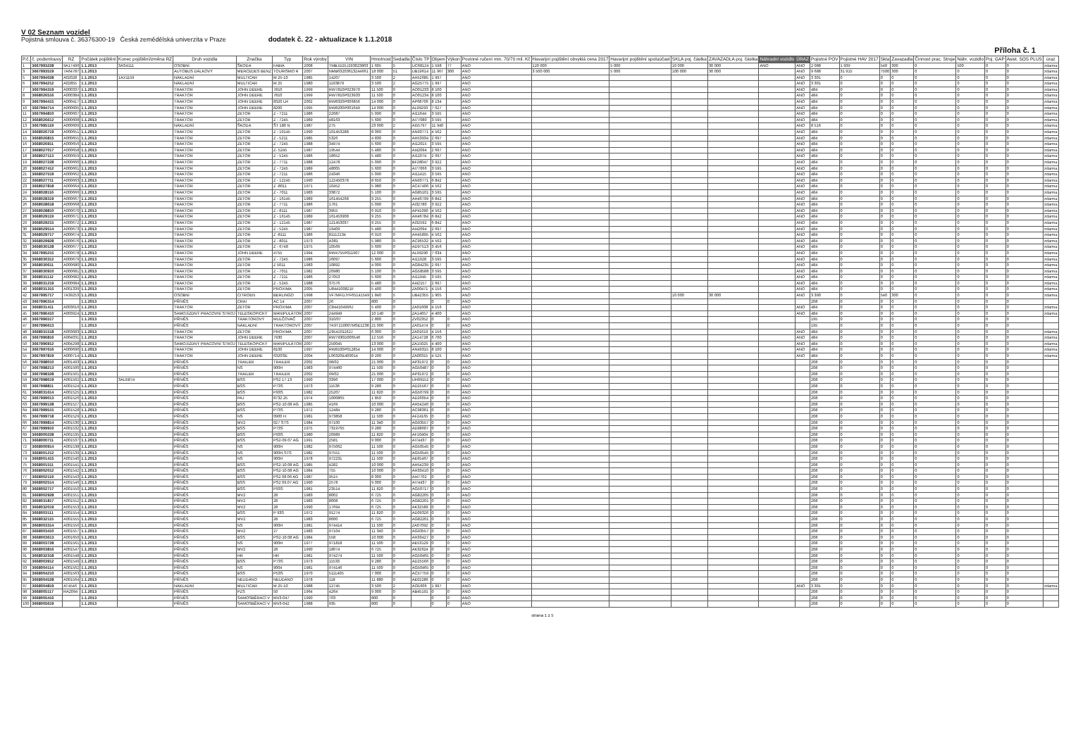V 02 Seznam vozidel
Pojistná smlouva č. 36376300-19 Česká zemědělská univerzita v Praze
dodatek č. 22 - aktualizace k 1.1.2018
Příloha č. 1
| P.č. | č. podsmlouvy | RZ | Počátek pojištění | Konec pojištění/změna RZ | Druh vozidla | Značka | Typ | Rok výroby | VIN | Hmotnost | Sedadla | Číslo TP | Objem | Výkon | Povinné ručení min. 70/70 mil. Kč | Havarijní pojištění obvyklá cena 2017 | Havarijní pojištění spoluúčast | SKLA poj. částka | ZAVAZADLA poj. částka | Náhradní vozidlo | ÚRAZ | Pojistné POV | Pojistné HAV 2017 | Skla | Zavazadla | Činnost prac. Stroje | Náhr. vozidlo | Poj. GAP | Asist. SOS PLUS | úraz |
| --- | --- | --- | --- | --- | --- | --- | --- | --- | --- | --- | --- | --- | --- | --- | --- | --- | --- | --- | --- | --- | --- | --- | --- | --- | --- | --- | --- | --- | --- | --- |
| 1 | 3667993228 | 9A17496 | 1.1.2013 | 3AS4111 | OSOBNÍ | ŠKODA | FABIA | 2008 | TMBJD25J293023863 | 1 605 | 5 | UC68124 | 1 598 | 77 | ANO | 120 000 | 5 000 | 10 000 | 30 000 | ANO | ANO | 2 088 | 1 939 | 540 | 300 | 0 | 500 | 0 | 0 | zdarma |
| 3 | 3667993519 | 7A64787 | 1.1.2013 | | AUTOBUS DÁLKOVÝ | MERCEDES BENZ | TOURISMO R | 2007 | NMB63203613244661 | 18 000 | 51 | UB19614 | 11 967 | 300 | ANO | 3 500 000 | 5 000 | 100 000 | 30 000 | | ANO | 9 688 | 31 915 | 7500 | 300 | 0 | 0 | 0 | 0 | zdarma |
| 5 | 3667994028 | A02028 | 1.1.2013 | 1AX1159 | NÁKLADNÍ | MULTICAR | M 25-10 | 1985 | 14207 | 3 500 | 2 | AH52685 | 1 997 | | ANO | | | | | | ANO | 3 301 | 0 | 0 | 0 | 0 | 0 | 0 | 0 | zdarma |
| 6 | 3667994212 | A02855 | 1.1.2013 | | NÁKLADNÍ | MULTICAR | M 25 | 1980 | 1193879 | 3 500 | 2 | AG25775 | 1 997 | | ANO | | | | | | ANO | 3 301 | 0 | 0 | 0 | 0 | 0 | 0 | 0 | zdarma |
| 7 | 3667994319 | A000337 | 1.1.2013 | | TRAKTOR | JOHN DEERE | 7810 | 1999 | RW7810P023970 | 11 500 | 0 | AO01233 | 8 100 | | ANO | | | | | | ANO | 484 | 0 | 0 | 0 | 0 | 0 | 0 | 0 | zdarma |
| 8 | 3668026516 | A000384 | 1.1.2013 | | TRAKTOR | JOHN DEERE | 7810 | 1999 | RW7810P023933 | 11 500 | 0 | AO01234 | 8 100 | | ANO | | | | | | ANO | 484 | 0 | 0 | 0 | 0 | 0 | 0 | 0 | zdarma |
| 9 | 3667994415 | A000417 | 1.1.2013 | | TRAKTOR | JOHN DEERE | 8320 LR | 2002 | RW8320P006856 | 14 000 | 0 | AP68706 | 8 134 | | ANO | | | | | | ANO | 484 | 0 | 0 | 0 | 0 | 0 | 0 | 0 | zdarma |
| 10 | 3667994714 | A000605 | 1.1.2013 | | TRAKTOR | JOHN DEERE | 8200 | 1995 | RW8200P001649 | 14 000 | 0 | AL99293 | 7 627 | | ANO | | | | | | ANO | 484 | 0 | 0 | 0 | 0 | 0 | 0 | 0 | zdarma |
| 11 | 3667994810 | A000607 | 1.1.2013 | | TRAKTOR | ZETOR | Z - 7211 | 1986 | 22687 | 5 090 | 0 | AI11644 | 3 595 | | ANO | | | | | | ANO | 484 | 0 | 0 | 0 | 0 | 0 | 0 | 0 | zdarma |
| 12 | 3668026612 | A000608 | 1.1.2013 | | TRAKTOR | ZETOR | Z - 7245 | 1989 | 48163 | 5 600 | 0 | AI77080 | 3 595 | | ANO | | | | | | ANO | 484 | 0 | 0 | 0 | 0 | 0 | 0 | 0 | zdarma |
| 13 | 3667995119 | A000609 | 1.1.2013 | | NÁKLADNÍ | ŠKODA | ŠT 180 N | 1987 | 275 | 23 000 | 2 | AI55797 | 11 940 | | ANO | | | | | | ANO | 8 516 | 0 | 0 | 0 | 0 | 0 | 0 | 0 | zdarma |
| 14 | 3668026719 | A000651 | 1.1.2013 | | TRAKTOR | ZETOR | Z - 10145 | 1990 | 101453288 | 8 060 | 0 | AN93771 | 4 562 | | ANO | | | | | | ANO | 484 | 0 | 0 | 0 | 0 | 0 | 0 | 0 | zdarma |
| 15 | 3668026815 | A000655 | 1.1.2013 | | TRAKTOR | ZETOR | Z - 5211 | 1985 | 5326 | 4 830 | 0 | AH53934 | 2 697 | | ANO | | | | | | ANO | 484 | 0 | 0 | 0 | 0 | 0 | 0 | 0 | zdarma |
| 16 | 3668026911 | A000656 | 1.1.2013 | | TRAKTOR | ZETOR | Z - 7245 | 1988 | 34974 | 5 600 | 0 | AI12015 | 3 595 | | ANO | | | | | | ANO | 484 | 0 | 0 | 0 | 0 | 0 | 0 | 0 | zdarma |
| 17 | 3668027017 | A000658 | 1.1.2013 | | TRAKTOR | ZETOR | Z- 5245 | 1987 | 19544 | 5 480 | 0 | AI42094 | 2 697 | | ANO | | | | | | ANO | 484 | 0 | 0 | 0 | 0 | 0 | 0 | 0 | zdarma |
| 18 | 3668027113 | A000659 | 1.1.2013 | | TRAKTOR | ZETOR | Z - 5245 | 1986 | 18652 | 5 480 | 0 | AI11074 | 2 697 | | ANO | | | | | | ANO | 484 | 0 | 0 | 0 | 0 | 0 | 0 | 0 | zdarma |
| 19 | 3668027228 | A000660 | 1.1.2013 | | TRAKTOR | ZETOR | Z - 7711 | 1988 | 12478 | 5 090 | 0 | BF28047 | 3 922 | | ANO | | | | | | ANO | 484 | 0 | 0 | 0 | 0 | 0 | 0 | 0 | zdarma |
| 20 | 3668027412 | A000661 | 1.1.2013 | | TRAKTOR | ZETOR | Z - 7245 | 1989 | 48005 | 5 600 | 0 | AI77066 | 3 595 | | ANO | | | | | | ANO | 484 | 0 | 0 | 0 | 0 | 0 | 0 | 0 | zdarma |
| 21 | 3668027519 | A000662 | 1.1.2013 | | TRAKTOR | ZETOR | Z - 7211 | 1986 | 24346 | 5 090 | 0 | AI11415 | 3 595 | | ANO | | | | | | ANO | 484 | 0 | 0 | 0 | 0 | 0 | 0 | 0 | zdarma |
| 22 | 3668027711 | A000663 | 1.1.2013 | | TRAKTOR | ZETOR | Z - 12245 | 1990 | 122450378 | 8 650 | 0 | AN93771 | 6 842 | | ANO | | | | | | ANO | 484 | 0 | 0 | 0 | 0 | 0 | 0 | 0 | zdarma |
| 23 | 3668027818 | A000664 | 1.1.2013 | | TRAKTOR | ZETOR | Z -8011 | 1971 | 10452 | 5 980 | 0 | AC47406 | 4 562 | | ANO | | | | | | ANO | 484 | 0 | 0 | 0 | 0 | 0 | 0 | 0 | zdarma |
| 24 | 3668028116 | A000666 | 1.1.2013 | | TRAKTOR | ZETOR | Z - 7011 | 1983 | 33872 | 5 100 | 0 | AG85101 | 3 595 | | ANO | | | | | | ANO | 484 | 0 | 0 | 0 | 0 | 0 | 0 | 0 | zdarma |
| 25 | 3668028319 | A000667 | 1.1.2013 | | TRAKTOR | ZETOR | Z - 16145 | 1989 | 161454268 | 9 255 | 0 | AH46799 | 6 842 | | ANO | | | | | | ANO | 484 | 0 | 0 | 0 | 0 | 0 | 0 | 0 | zdarma |
| 26 | 3668028618 | A000668 | 1.1.2013 | | TRAKTOR | ZETOR | Z - 7711 | 1986 | 1761 | 5 090 | 0 | AI32780 | 3 922 | | ANO | | | | | | ANO | 484 | 0 | 0 | 0 | 0 | 0 | 0 | 0 | zdarma |
| 27 | 3668028810 | A000670 | 1.1.2013 | | TRAKTOR | ZETOR | Z - 8111 | 1987 | 3955 | 6 910 | 0 | AP41090 | 4 562 | | ANO | | | | | | ANO | 484 | 0 | 0 | 0 | 0 | 0 | 0 | 0 | zdarma |
| 28 | 3668029119 | A000671 | 1.1.2013 | | TRAKTOR | ZETOR | Z - 16145 | 1989 | 161453908 | 9 255 | 0 | AH46784 | 6 842 | | ANO | | | | | | ANO | 484 | 0 | 0 | 0 | 0 | 0 | 0 | 0 | zdarma |
| 29 | 3668029215 | A000672 | 1.1.2013 | | TRAKTOR | ZETOR | Z - 12145 | 1987 | 121453037 | 9 255 | 0 | AI32592 | 6 842 | | ANO | | | | | | ANO | 484 | 0 | 0 | 0 | 0 | 0 | 0 | 0 | zdarma |
| 30 | 3668029514 | A000673 | 1.1.2013 | | TRAKTOR | ZETOR | Z - 5245 | 1987 | 19409 | 5 480 | 0 | AI42094 | 2 697 | | ANO | | | | | | ANO | 484 | 0 | 0 | 0 | 0 | 0 | 0 | 0 | zdarma |
| 31 | 3668029717 | A000674 | 1.1.2013 | | TRAKTOR | ZETOR | Z -8111 | 1986 | 81112134 | 6 910 | 0 | AH45895 | 4 562 | | ANO | | | | | | ANO | 484 | 0 | 0 | 0 | 0 | 0 | 0 | 0 | zdarma |
| 32 | 3668029928 | A000676 | 1.1.2013 | | TRAKTOR | ZETOR | Z - 8011 | 1973 | A381 | 5 980 | 0 | AC96532 | 4 562 | | ANO | | | | | | ANO | 484 | 0 | 0 | 0 | 0 | 0 | 0 | 0 | zdarma |
| 33 | 3668030128 | A000677 | 1.1.2013 | | TRAKTOR | ZETOR | Z - 6748 | 1975 | 10569 | 5 600 | 0 | AD97513 | 3 456 | | ANO | | | | | | ANO | 484 | 0 | 0 | 0 | 0 | 0 | 0 | 0 | zdarma |
| 34 | 3667995215 | A000678 | 1.1.2013 | | TRAKTOR | JOHN DEERE | 4755 | 1994 | RW4755P011907 | 12 000 | 0 | AL99290 | 7 634 | | ANO | | | | | | ANO | 484 | 0 | 0 | 0 | 0 | 0 | 0 | 0 | zdarma |
| 35 | 3668030312 | A000679 | 1.1.2013 | | TRAKTOR | ZETOR | Z - 7245 | 1986 | 26097 | 5 600 | 0 | AI11928 | 3 595 | | ANO | | | | | | ANO | 484 | 0 | 0 | 0 | 0 | 0 | 0 | 0 | zdarma |
| 36 | 3668030611 | A000680 | 1.1.2013 | | TRAKTOR | ZETOR | Z 5011 | 1983 | 10892 | 4 000 | 0 | AG84235 | 2 697 | | ANO | | | | | | ANO | 484 | 0 | 0 | 0 | 0 | 0 | 0 | 0 | zdarma |
| 37 | 3668030910 | A000681 | 1.1.2013 | | TRAKTOR | ZETOR | Z - 7011 | 1982 | 20980 | 5 100 | 0 | AG58588 | 3 595 | | ANO | | | | | | ANO | 484 | 0 | 0 | 0 | 0 | 0 | 0 | 0 | zdarma |
| 38 | 3668031112 | A000682 | 1.1.2013 | | TRAKTOR | ZETOR | Z - 7211 | 1986 | 27053 | 5 600 | 0 | AI11945 | 3 595 | | ANO | | | | | | ANO | 484 | 0 | 0 | 0 | 0 | 0 | 0 | 0 | zdarma |
| 39 | 3668031219 | A000684 | 1.1.2013 | | TRAKTOR | ZETOR | Z - 5245 | 1988 | 37576 | 5 480 | 0 | AI42157 | 2 697 | | ANO | | | | | | ANO | 484 | 0 | 0 | 0 | 0 | 0 | 0 | 0 | zdarma |
| 40 | 3668031315 | A001339 | 1.1.2013 | | TRAKTOR | ZETOR | PROXIMA | 2005 | U844100821F | 5 400 | 0 | ZA00471 | 4 156 | | ANO | | | | | | ANO | 484 | 0 | 0 | 0 | 0 | 0 | 0 | 0 | zdarma |
| 42 | 3667995717 | 7A39253 | 1.1.2013 | | OSOBNÍ | CITROEN | BERLINGO | 1998 | VF7MFDJYF65141549 | 1 840 | 5 | UB42355 | 1 905 | | ANO | | | 10 000 | 30 000 | | ANO | 3 390 | 0 | 540 | 300 | 0 | 0 | 0 | 0 | zdarma |
| 43 | 3667996314 | | 1.1.2013 | | PŘÍVĚS | CRAI | AC 14 | 2007 | 26 | 800 | 0 | | 0 | 0 | ANO | | | | | | | 208 | 0 | 0 | 0 | 0 | 0 | 0 | 0 | |
| 44 | 3668031411 | A003616 | 1.1.2013 | | TRAKTOR | ZETOR | PROXIMA | 2007 | C844104996J | 5 400 | 0 | ZA01608 | 4 156 | | ANO | | | | | | ANO | 484 | 0 | 0 | 0 | 0 | 0 | 0 | 0 | zdarma |
| 45 | 3667996410 | A003924 | 1.1.2013 | | SAMOJÍZDNÝ PRACOVNÍ STROJ | TELESKOPICKÝ | MANIPULÁTOR | 2007 | 244949 | 10 140 | 0 | ZA14657 | 4 400 | | ANO | | | | | | ANO | 484 | 0 | 0 | 0 | 0 | 0 | 0 | 0 | zdarma |
| 46 | 3667996517 | | 1.1.2013 | | PŘÍVĚS | TRAKTOROVÝ | MULČOVAČ | 2007 | 310/07 | 2 800 | 0 | ZV02352 | 0 | 0 | ANO | | | | | | | 195 | 0 | 0 | 0 | 0 | 0 | 0 | 0 | |
| 47 | 3667996613 | | 1.1.2013 | | PŘÍVĚS | NÁKLADNÍ | TRAKTOROVÝ | 2007 | TK9T210007MSE1238 | 21 000 | 0 | ZA01474 | 0 | 0 | ANO | | | | | | | 195 | 0 | 0 | 0 | 0 | 0 | 0 | 0 | |
| 48 | 3668031518 | A003683 | 1.1.2013 | | TRAKTOR | ZETOR | PROXIMA | 2007 | Z954101162J | 6 000 | 0 | ZA01619 | 4 156 | | ANO | | | | | | ANO | 484 | 0 | 0 | 0 | 0 | 0 | 0 | 0 | zdarma |
| 49 | 3667996816 | A004031 | 1.1.2013 | | TRAKTOR | JOHN DEERE | 7930 | 2007 | RW7930D006546 | 12 556 | 0 | ZA14728 | 6 700 | | ANO | | | | | | ANO | 484 | 0 | 0 | 0 | 0 | 0 | 0 | 0 | zdarma |
| 50 | 3667996912 | A004298 | 1.1.2013 | | SAMOJÍZDNÝ PRACOVNÍ STROJ | TELESKOPICKÝ | MANIPULÁTOR | 2007 | 250045 | 13 000 | 0 | ZA15025 | 4 400 | | ANO | | | | | | ANO | 484 | 0 | 0 | 0 | 0 | 0 | 0 | 0 | zdarma |
| 54 | 3667997616 | A000690 | 1.1.2013 | | TRAKTOR | JOHN DEERE | 8100 | 1997 | RW8100P012854 | 14 000 | 0 | AN49315 | 8 100 | | ANO | | | | | | ANO | 484 | 0 | 0 | 0 | 0 | 0 | 0 | 0 | zdarma |
| 55 | 3667997819 | A000714 | 1.1.2013 | | TRAKTOR | JOHN DEERE | 6320SE | 2004 | L06320E400014 | 8 200 | 0 | ZA00315 | 4 525 | | ANO | | | | | | ANO | 484 | 0 | 0 | 0 | 0 | 0 | 0 | 0 | zdarma |
| 56 | 3667998010 | A001493 | 1.1.2013 | | PŘÍVĚS | TRAILER | TRAILER | 2002 | 98/02 | 21 000 | 0 | AP31972 | 0 | 0 | ANO | | | | | | | 208 | 0 | 0 | 0 | 0 | 0 | 0 | 0 | |
| 57 | 3667998213 | A001500 | 1.1.2013 | | PŘÍVĚS | NS | 900H | 1983 | 974460 | 11 500 | 0 | AG50487 | 0 | 0 | ANO | | | | | | | 208 | 0 | 0 | 0 | 0 | 0 | 0 | 0 | |
| 58 | 3667998328 | A001501 | 1.1.2013 | | PŘÍVĚS | TRAILER | TRAILER | 2002 | 99/02 | 21 000 | 0 | AP31972 | 0 | 0 | ANO | | | | | | | 208 | 0 | 0 | 0 | 0 | 0 | 0 | 0 | |
| 59 | 3667998619 | A001502 | 1.1.2013 | 3AU5874 | PŘÍVĚS | BSS | PS2 17.13 | 1990 | 3396 | 17 000 | 0 | UH09152 | 0 | 0 | ANO | | | | | | | 208 | 0 | 0 | 0 | 0 | 0 | 0 | 0 | |
| 60 | 3667998811 | A001524 | 1.1.2013 | | PŘÍVĚS | BSS | P73S | 1973 | 11536 | 9 280 | 0 | AD25567 | 0 | 0 | ANO | | | | | | | 208 | 0 | 0 | 0 | 0 | 0 | 0 | 0 | |
| 61 | 3668031614 | A001525 | 1.1.2013 | | PŘÍVĚS | BSS | P93S | 1982 | 25207 | 11 820 | 0 | AG50799 | 0 | 0 | ANO | | | | | | | 208 | 0 | 0 | 0 | 0 | 0 | 0 | 0 | |
| 62 | 3667999013 | A001526 | 1.1.2013 | | PŘÍVĚS | PAJ | 8732.25 | 1974 | 1000865 | 1 850 | 0 | AD26054 | 0 | 0 | ANO | | | | | | | 208 | 0 | 0 | 0 | 0 | 0 | 0 | 0 | |
| 63 | 3667999128 | A001527 | 1.1.2013 | | PŘÍVĚS | BSS | PS2-10.08 AG | 1985 | 4169 | 10 000 | 0 | AH54240 | 0 | 0 | ANO | | | | | | | 208 | 0 | 0 | 0 | 0 | 0 | 0 | 0 | |
| 64 | 3667999515 | A001528 | 1.1.2013 | | PŘÍVĚS | BSS | P73S | 1972 | 12484 | 9 280 | 0 | AC98361 | 0 | 0 | ANO | | | | | | | 208 | 0 | 0 | 0 | 0 | 0 | 0 | 0 | |
| 65 | 3667999718 | A001529 | 1.1.2013 | | PŘÍVĚS | NS | 0900 H | 1981 | 973858 | 11 500 | 0 | AF24165 | 0 | 0 | ANO | | | | | | | 208 | 0 | 0 | 0 | 0 | 0 | 0 | 0 | |
| 66 | 3667999814 | A001530 | 1.1.2013 | | PŘÍVĚS | MV2 | 027 STS | 1984 | 97100 | 11 340 | 0 | AG93557 | 0 | 0 | ANO | | | | | | | 208 | 0 | 0 | 0 | 0 | 0 | 0 | 0 | |
| 67 | 3667999910 | A001532 | 1.1.2013 | | PŘÍVĚS | BSS | P73S | 1975 | 7319765 | 9 280 | 0 | AD98607 | 0 | 0 | ANO | | | | | | | 208 | 0 | 0 | 0 | 0 | 0 | 0 | 0 | |
| 69 | 3668000228 | A001535 | 1.1.2013 | | PŘÍVĚS | BSS | P93S | 1980 | 20989 | 11 820 | 0 | AF10404 | 0 | 0 | ANO | | | | | | | 208 | 0 | 0 | 0 | 0 | 0 | 0 | 0 | |
| 71 | 3668000711 | A001537 | 1.1.2013 | | PŘÍVĚS | BSS | PS2-09.07 AG | 1991 | 2581 | 9 000 | 0 | AI74437 | 0 | 0 | ANO | | | | | | | 208 | 0 | 0 | 0 | 0 | 0 | 0 | 0 | |
| 72 | 3668000914 | A001538 | 1.1.2013 | | PŘÍVĚS | NS | 900H | 1982 | 975062 | 11 500 | 0 | AG50545 | 0 | 0 | ANO | | | | | | | 208 | 0 | 0 | 0 | 0 | 0 | 0 | 0 | |
| 73 | 3668001212 | A001539 | 1.1.2013 | | PŘÍVĚS | NS | 900H,STS | 1982 | 97551 | 11 500 | 0 | AG50545 | 0 | 0 | ANO | | | | | | | 208 | 0 | 0 | 0 | 0 | 0 | 0 | 0 | |
| 74 | 3668001415 | A001540 | 1.1.2013 | | PŘÍVĚS | NS | 900H | 1978 | 972231 | 11 500 | 0 | AE65467 | 0 | 0 | ANO | | | | | | | 208 | 0 | 0 | 0 | 0 | 0 | 0 | 0 | |
| 75 | 3668001511 | A001541 | 1.1.2013 | | PŘÍVĚS | BSS | PS2-10.08 AG | 1985 | 4282 | 10 000 | 0 | AH54239 | 0 | 0 | ANO | | | | | | | 208 | 0 | 0 | 0 | 0 | 0 | 0 | 0 | |
| 76 | 3668002012 | A001542 | 1.1.2013 | | PŘÍVĚS | BSS | PS2-10.08 AG | 1984 | 755 | 10 000 | 0 | AH33410 | 0 | 0 | ANO | | | | | | | 208 | 0 | 0 | 0 | 0 | 0 | 0 | 0 | |
| 77 | 3668002119 | A001543 | 1.1.2013 | | PŘÍVĚS | BSS | PS2 08.06 AG | 1987 | 9515 | 8 000 | 0 | AI47702 | 0 | 0 | ANO | | | | | | | 208 | 0 | 0 | 0 | 0 | 0 | 0 | 0 | |
| 79 | 3668002514 | A001546 | 1.1.2013 | | PŘÍVĚS | BSS | PS2 09.07 AG | 1990 | 2578 | 9 000 | 0 | AI74437 | 0 | 0 | ANO | | | | | | | 208 | 0 | 0 | 0 | 0 | 0 | 0 | 0 | |
| 80 | 3668002717 | A001550 | 1.1.2013 | | PŘÍVĚS | BSS | P93S | 1981 | 23514 | 11 820 | 0 | AG50717 | 0 | 0 | ANO | | | | | | | 208 | 0 | 0 | 0 | 0 | 0 | 0 | 0 | |
| 81 | 3668002928 | A001551 | 1.1.2013 | | PŘÍVĚS | MV2 | 28 | 1983 | 8002 | 6 725 | 0 | AG82205 | 0 | 0 | ANO | | | | | | | 208 | 0 | 0 | 0 | 0 | 0 | 0 | 0 | |
| 82 | 3668031817 | A001552 | 1.1.2013 | | PŘÍVĚS | MV2 | 28 | 1983 | 8008 | 6 725 | 0 | AG82201 | 0 | 0 | ANO | | | | | | | 208 | 0 | 0 | 0 | 0 | 0 | 0 | 0 | |
| 83 | 3668032019 | A001553 | 1.1.2013 | | PŘÍVĚS | MV2 | 28 | 1990 | 17694 | 6 725 | 0 | AK32589 | 0 | 0 | ANO | | | | | | | 208 | 0 | 0 | 0 | 0 | 0 | 0 | 0 | |
| 84 | 3668003111 | A001554 | 1.1.2013 | | PŘÍVĚS | BSS | P 93S | 1972 | 91274 | 11 820 | 0 | AD09326 | 0 | 0 | ANO | | | | | | | 208 | 0 | 0 | 0 | 0 | 0 | 0 | 0 | |
| 85 | 3668032115 | A001555 | 1.1.2013 | | PŘÍVĚS | MV2 | 28 | 1983 | 8000 | 6 725 | 0 | AG82201 | 0 | 0 | ANO | | | | | | | 208 | 0 | 0 | 0 | 0 | 0 | 0 | 0 | |
| 86 | 3668003314 | A001556 | 1.1.2013 | | PŘÍVĚS | NS | 900H | 1981 | 974414 | 11 500 | 0 | ZA07092 | 0 | 0 | ANO | | | | | | | 208 | 0 | 0 | 0 | 0 | 0 | 0 | 0 | |
| 87 | 3668003410 | A001557 | 1.1.2013 | | PŘÍVĚS | MV2 | 27 | 1983 | 97104 | 11 340 | 0 | AG93557 | 0 | 0 | ANO | | | | | | | 208 | 0 | 0 | 0 | 0 | 0 | 0 | 0 | |
| 88 | 3668003613 | A001650 | 1.1.2013 | | PŘÍVĚS | BSS | PS2-10.08 AG | 1984 | 558 | 10 000 | 0 | AH33427 | 0 | 0 | ANO | | | | | | | 208 | 0 | 0 | 0 | 0 | 0 | 0 | 0 | |
| 89 | 3668003728 | A001561 | 1.1.2013 | | PŘÍVĚS | NS | 900H | 1977 | 971818 | 11 500 | 0 | AE53129 | 0 | 0 | ANO | | | | | | | 208 | 0 | 0 | 0 | 0 | 0 | 0 | 0 | |
| 90 | 3668003816 | A001547 | 1.1.2013 | | PŘÍVĚS | MV2 | 28 | 1990 | 18074 | 6 725 | 0 | AK32624 | 0 | 0 | ANO | | | | | | | 208 | 0 | 0 | 0 | 0 | 0 | 0 | 0 | |
| 91 | 3668032318 | A001548 | 1.1.2013 | | PŘÍVĚS | HR | HR | 1981 | 974274 | 11 500 | 0 | AG50465 | 0 | 0 | ANO | | | | | | | 208 | 0 | 0 | 0 | 0 | 0 | 0 | 0 | |
| 92 | 3668003912 | A001549 | 1.1.2013 | | PŘÍVĚS | BSS | P73S | 1973 | 11533 | 9 280 | 0 | AD25566 | 0 | 0 | ANO | | | | | | | 208 | 0 | 0 | 0 | 0 | 0 | 0 | 0 | |
| 93 | 3668004114 | A001562 | 1.1.2013 | | PŘÍVĚS | NS | 9004 | 1981 | 974146 | 11 500 | 0 | AG50465 | 0 | 0 | ANO | | | | | | | 208 | 0 | 0 | 0 | 0 | 0 | 0 | 0 | |
| 94 | 3668004210 | A001563 | 1.1.2013 | | PŘÍVĚS | BSS | P53S | 1970 | 5111405 | 7 000 | 0 | AC57759 | 0 | 0 | ANO | | | | | | | 208 | 0 | 0 | 0 | 0 | 0 | 0 | 0 | |
| 95 | 3668004528 | A001564 | 1.1.2013 | | PŘÍVĚS | NEUDÁNO | NEUDÁNO | 1978 | 118 | 11 880 | 0 | AE02286 | 0 | 0 | ANO | | | | | | | 208 | 0 | 0 | 0 | 0 | 0 | 0 | 0 | |
| 97 | 3668004819 | AT4546 | 1.1.2013 | | NÁKLADNÍ | MULTICAR | M 25-10 | 1988 | 12745 | 3 500 | 2 | AI31606 | 1 997 | | ANO | | | | | | ANO | 3 301 | 0 | 0 | 0 | 0 | 0 | 0 | 0 | zdarma |
| 98 | 3668005117 | RA2094 | 1.1.2013 | | PŘÍVĚS | PZS | 50 | 1964 | 4264 | 9 000 | 0 | AB45191 | 0 | 0 | ANO | | | | | | | 208 | 0 | 0 | 0 | 0 | 0 | 0 | 0 | |
| 99 | 3668005416 | | 1.1.2013 | | PŘÍVĚS | SAMOSBĚRACÍ V | MV3-047 | 1990 | 703 | 800 | 0 | | 0 | 0 | ANO | | | | | | | 208 | 0 | 0 | 0 | 0 | 0 | 0 | 0 | |
| 100 | 3668005619 | | 1.1.2013 | | PŘÍVĚS | SAMOSBĚRACÍ V | MV3-042 | 1988 | 935 | 800 | 0 | | 0 | 0 | ANO | | | | | | | 208 | 0 | 0 | 0 | 0 | 0 | 0 | 0 | |
strana 1 z 5